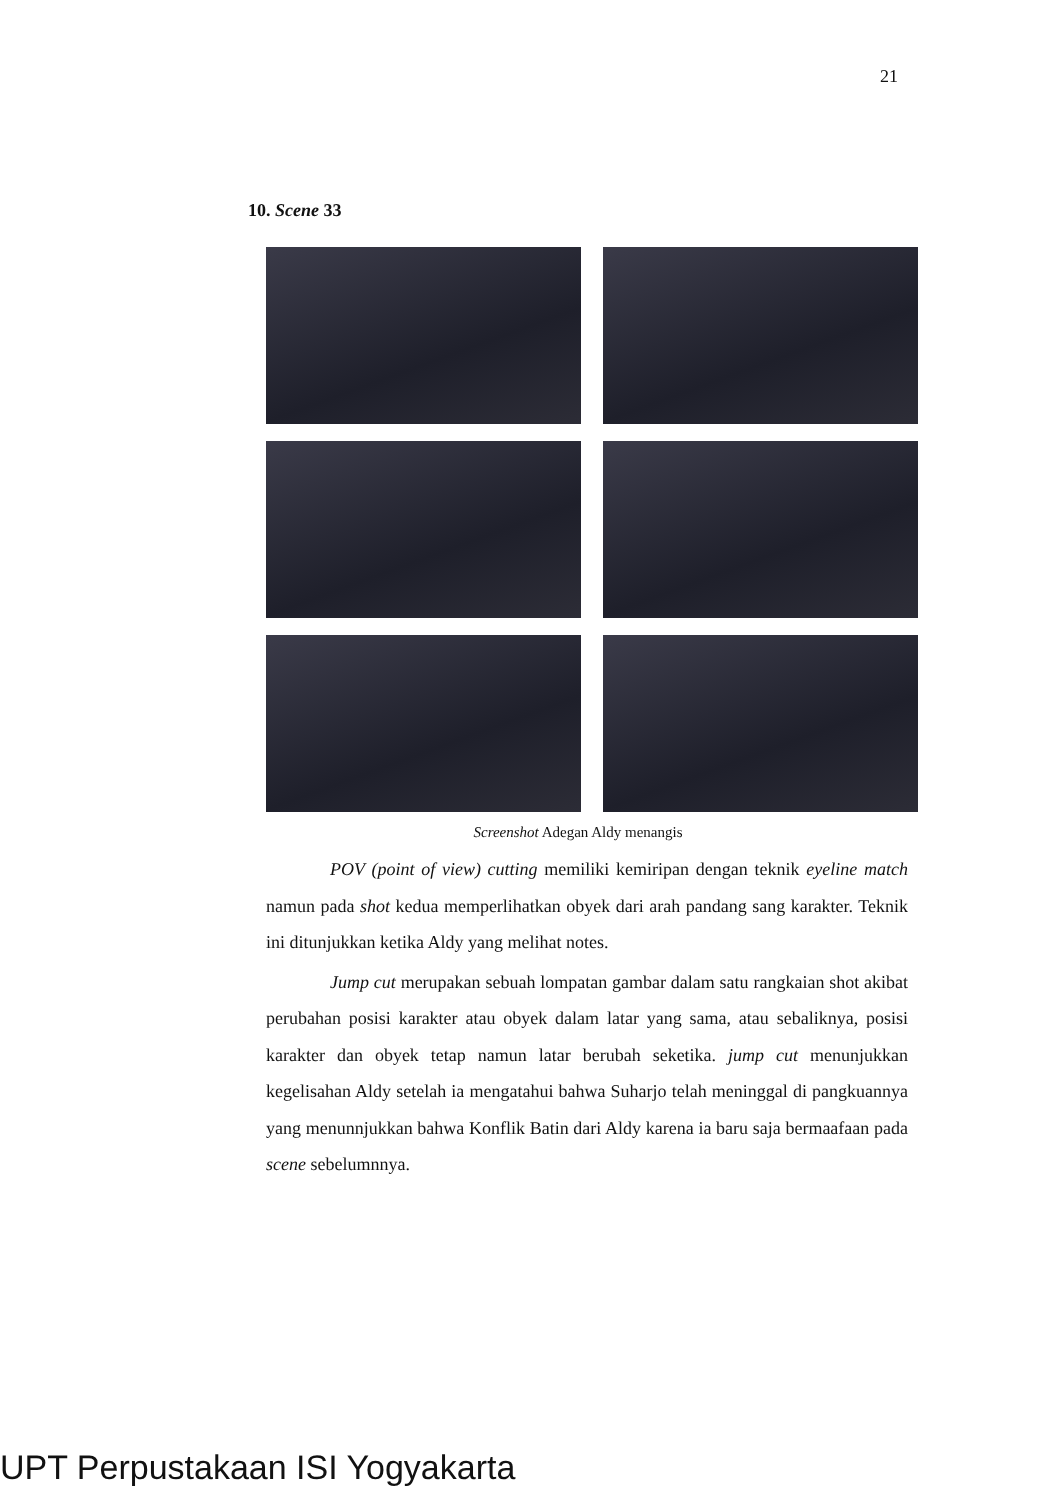21
10. Scene 33
Screenshot Adegan Aldy menangis
POV (point of view) cutting memiliki kemiripan dengan teknik eyeline match namun pada shot kedua memperlihatkan obyek dari arah pandang sang karakter. Teknik ini ditunjukkan ketika Aldy yang melihat notes.
Jump cut merupakan sebuah lompatan gambar dalam satu rangkaian shot akibat perubahan posisi karakter atau obyek dalam latar yang sama, atau sebaliknya, posisi karakter dan obyek tetap namun latar berubah seketika. jump cut menunjukkan kegelisahan Aldy setelah ia mengatahui bahwa Suharjo telah meninggal di pangkuannya yang menunnjukkan bahwa Konflik Batin dari Aldy karena ia baru saja bermaafaan pada scene sebelumnnya.
UPT Perpustakaan ISI Yogyakarta